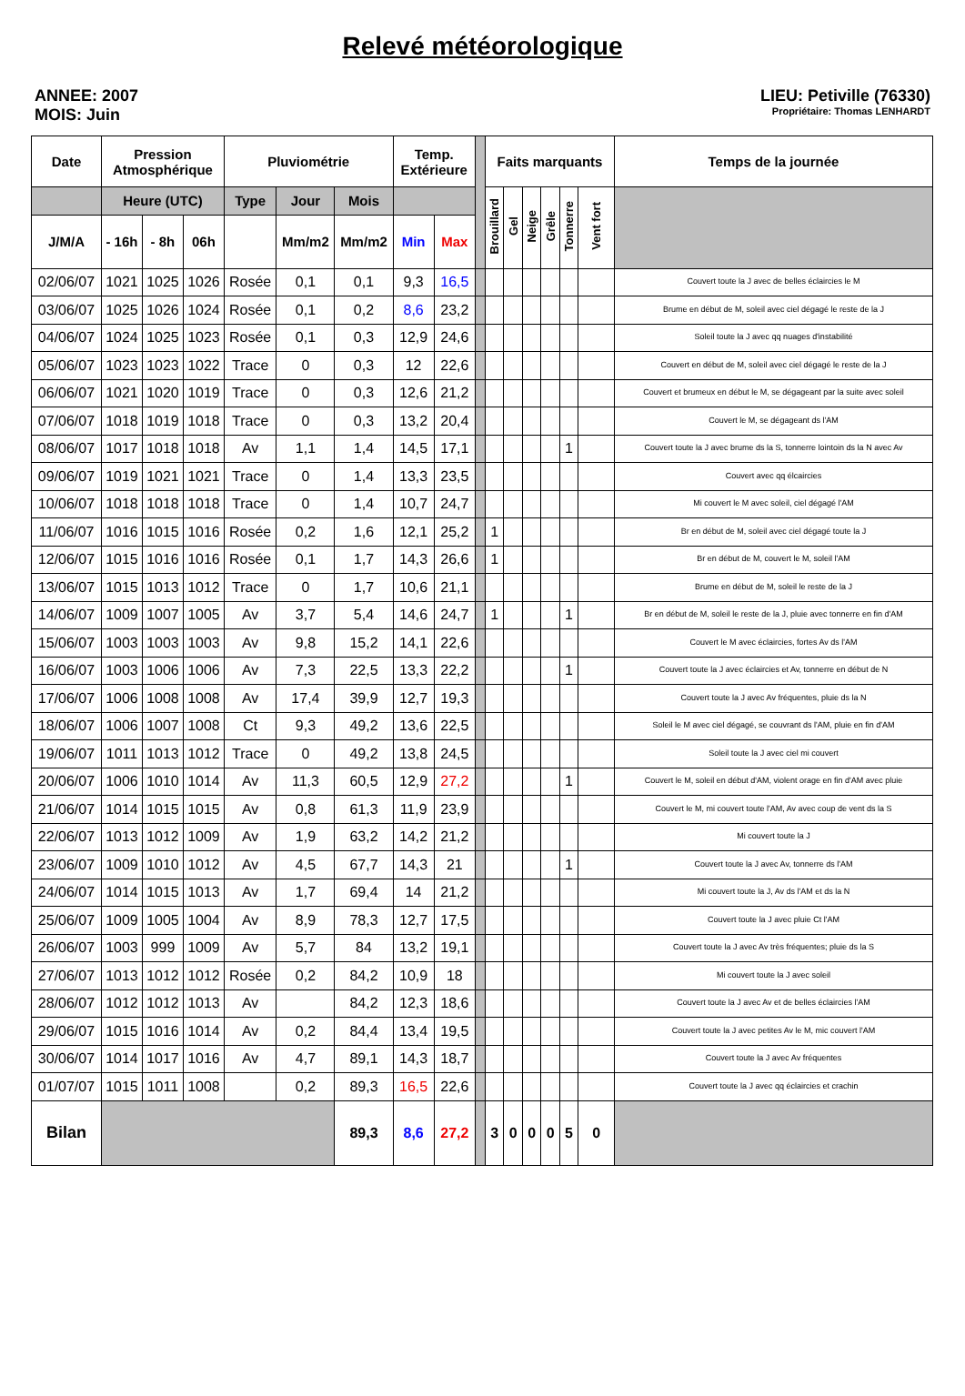Relevé météorologique
ANNEE: 2007
MOIS: Juin
LIEU: Petiville (76330)
Propriétaire: Thomas LENHARDT
| Date | Pression Atmosphérique | | | Pluviométrie | | | Temp. Extérieure | | | Faits marquants | | | | | | Temps de la journée |
| --- | --- | --- | --- | --- | --- | --- | --- | --- | --- | --- | --- | --- | --- | --- | --- | --- |
| | Heure (UTC) | | | Type | Jour | Mois | | | | Brouillard | Gel | Neige | Grêle | Tonnerre | Vent fort | |
| J/M/A | - 16h | - 8h | 06h | | Mm/m2 | Mm/m2 | Min | Max | | | | | | | | |
| 02/06/07 | 1021 | 1025 | 1026 | Rosée | 0,1 | 0,1 | 9,3 | 16,5 | | | | | | | | Couvert toute la J avec de belles éclaircies le M |
| 03/06/07 | 1025 | 1026 | 1024 | Rosée | 0,1 | 0,2 | 8,6 | 23,2 | | | | | | | | Brume en début de M, soleil avec ciel dégagé le reste de la J |
| 04/06/07 | 1024 | 1025 | 1023 | Rosée | 0,1 | 0,3 | 12,9 | 24,6 | | | | | | | | Soleil toute la J avec qq nuages d'instabilité |
| 05/06/07 | 1023 | 1023 | 1022 | Trace | 0 | 0,3 | 12 | 22,6 | | | | | | | | Couvert en début de M, soleil avec ciel dégagé le reste de la J |
| 06/06/07 | 1021 | 1020 | 1019 | Trace | 0 | 0,3 | 12,6 | 21,2 | | | | | | | | Couvert et brumeux en début le M, se dégageant par la suite avec soleil |
| 07/06/07 | 1018 | 1019 | 1018 | Trace | 0 | 0,3 | 13,2 | 20,4 | | | | | | | | Couvert le M, se dégageant ds l'AM |
| 08/06/07 | 1017 | 1018 | 1018 | Av | 1,1 | 1,4 | 14,5 | 17,1 | | | | | | 1 | | Couvert toute la J avec brume ds la S, tonnerre lointoin ds la N avec Av |
| 09/06/07 | 1019 | 1021 | 1021 | Trace | 0 | 1,4 | 13,3 | 23,5 | | | | | | | | Couvert avec qq élcaircies |
| 10/06/07 | 1018 | 1018 | 1018 | Trace | 0 | 1,4 | 10,7 | 24,7 | | | | | | | | Mi couvert le M avec soleil, ciel dégagé l'AM |
| 11/06/07 | 1016 | 1015 | 1016 | Rosée | 0,2 | 1,6 | 12,1 | 25,2 | | 1 | | | | | | Br en début de M, soleil avec ciel dégagé toute la J |
| 12/06/07 | 1015 | 1016 | 1016 | Rosée | 0,1 | 1,7 | 14,3 | 26,6 | | 1 | | | | | | Br en début de M, couvert le M, soleil l'AM |
| 13/06/07 | 1015 | 1013 | 1012 | Trace | 0 | 1,7 | 10,6 | 21,1 | | | | | | | | Brume en début de M, soleil le reste de la J |
| 14/06/07 | 1009 | 1007 | 1005 | Av | 3,7 | 5,4 | 14,6 | 24,7 | | 1 | | | | 1 | | Br en début de M, soleil le reste de la J, pluie avec tonnerre en fin d'AM |
| 15/06/07 | 1003 | 1003 | 1003 | Av | 9,8 | 15,2 | 14,1 | 22,6 | | | | | | | | Couvert le M avec éclaircies, fortes Av ds l'AM |
| 16/06/07 | 1003 | 1006 | 1006 | Av | 7,3 | 22,5 | 13,3 | 22,2 | | | | | | 1 | | Couvert toute la J avec éclaircies et Av, tonnerre en début de N |
| 17/06/07 | 1006 | 1008 | 1008 | Av | 17,4 | 39,9 | 12,7 | 19,3 | | | | | | | | Couvert toute la J avec Av fréquentes, pluie ds la N |
| 18/06/07 | 1006 | 1007 | 1008 | Ct | 9,3 | 49,2 | 13,6 | 22,5 | | | | | | | | Soleil le M avec ciel dégagé, se couvrant ds l'AM, pluie en fin d'AM |
| 19/06/07 | 1011 | 1013 | 1012 | Trace | 0 | 49,2 | 13,8 | 24,5 | | | | | | | | Soleil toute la J avec ciel mi couvert |
| 20/06/07 | 1006 | 1010 | 1014 | Av | 11,3 | 60,5 | 12,9 | 27,2 | | | | | | 1 | | Couvert le M, soleil en début d'AM, violent orage en fin d'AM avec pluie |
| 21/06/07 | 1014 | 1015 | 1015 | Av | 0,8 | 61,3 | 11,9 | 23,9 | | | | | | | | Couvert le M, mi couvert toute l'AM, Av avec coup de vent ds la S |
| 22/06/07 | 1013 | 1012 | 1009 | Av | 1,9 | 63,2 | 14,2 | 21,2 | | | | | | | | Mi couvert toute la J |
| 23/06/07 | 1009 | 1010 | 1012 | Av | 4,5 | 67,7 | 14,3 | 21 | | | | | | 1 | | Couvert toute la J avec Av, tonnerre ds l'AM |
| 24/06/07 | 1014 | 1015 | 1013 | Av | 1,7 | 69,4 | 14 | 21,2 | | | | | | | | Mi couvert toute la J, Av ds l'AM et ds la N |
| 25/06/07 | 1009 | 1005 | 1004 | Av | 8,9 | 78,3 | 12,7 | 17,5 | | | | | | | | Couvert toute la J avec pluie Ct l'AM |
| 26/06/07 | 1003 | 999 | 1009 | Av | 5,7 | 84 | 13,2 | 19,1 | | | | | | | | Couvert toute la J avec Av très fréquentes; pluie ds la S |
| 27/06/07 | 1013 | 1012 | 1012 | Rosée | 0,2 | 84,2 | 10,9 | 18 | | | | | | | | Mi couvert toute la J avec soleil |
| 28/06/07 | 1012 | 1012 | 1013 | Av | | 84,2 | 12,3 | 18,6 | | | | | | | | Couvert toute la J avec Av et de belles éclaircies l'AM |
| 29/06/07 | 1015 | 1016 | 1014 | Av | 0,2 | 84,4 | 13,4 | 19,5 | | | | | | | | Couvert toute la J avec petites Av le M, mic couvert l'AM |
| 30/06/07 | 1014 | 1017 | 1016 | Av | 4,7 | 89,1 | 14,3 | 18,7 | | | | | | | | Couvert toute la J avec Av fréquentes |
| 01/07/07 | 1015 | 1011 | 1008 | | 0,2 | 89,3 | 16,5 | 22,6 | | | | | | | | Couvert toute la J avec qq éclaircies et crachin |
| Bilan | | | | | | 89,3 | 8,6 | 27,2 | | 3 | 0 | 0 | 0 | 5 | 0 | |